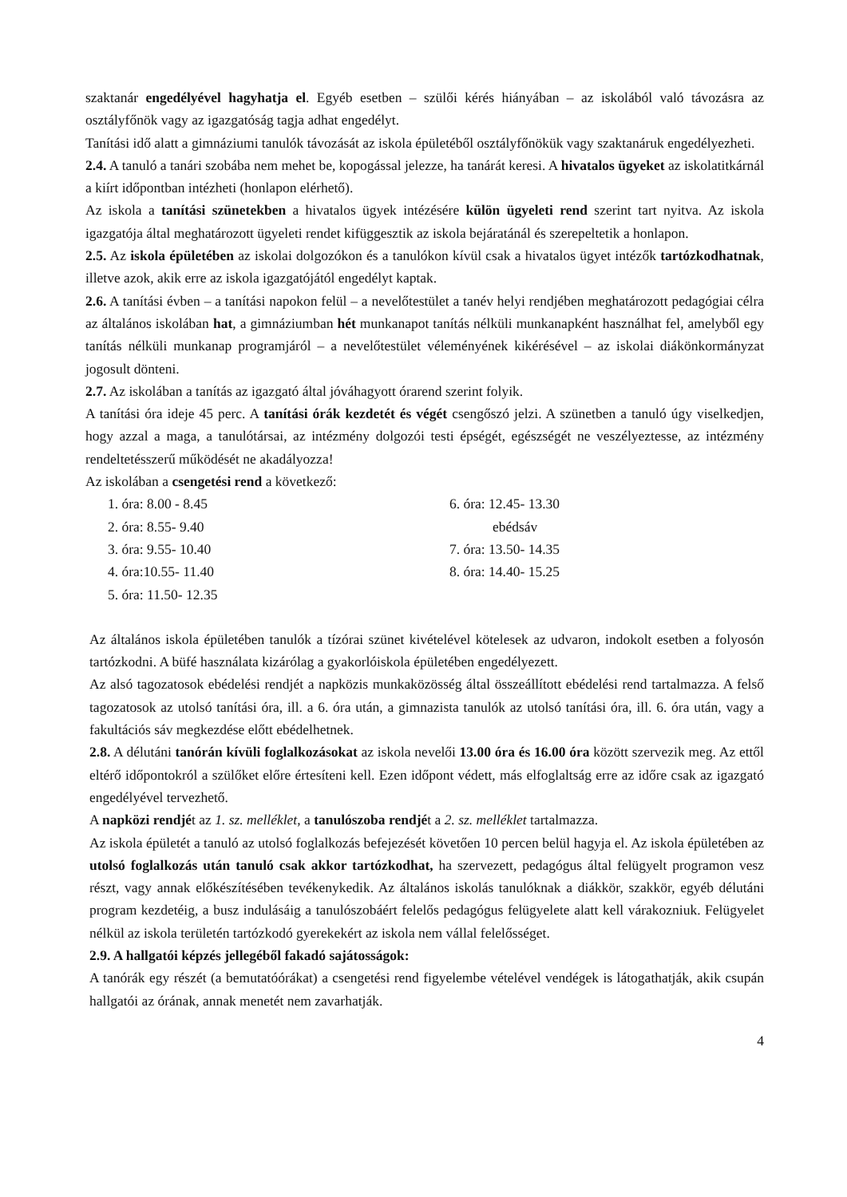szaktanár engedélyével hagyhatja el. Egyéb esetben – szülői kérés hiányában – az iskolából való távozásra az osztályfőnök vagy az igazgatóság tagja adhat engedélyt.
Tanítási idő alatt a gimnáziumi tanulók távozását az iskola épületéből osztályfőnökük vagy szaktanáruk engedélyezheti.
2.4. A tanuló a tanári szobába nem mehet be, kopogással jelezze, ha tanárát keresi. A hivatalos ügyeket az iskolatitkárnál a kiírt időpontban intézheti (honlapon elérhető).
Az iskola a tanítási szünetekben a hivatalos ügyek intézésére külön ügyeleti rend szerint tart nyitva. Az iskola igazgatója által meghatározott ügyeleti rendet kifüggesztik az iskola bejáratánál és szerepeltetik a honlapon.
2.5. Az iskola épületében az iskolai dolgozókon és a tanulókon kívül csak a hivatalos ügyet intézők tartózkodhatnak, illetve azok, akik erre az iskola igazgatójától engedélyt kaptak.
2.6. A tanítási évben – a tanítási napokon felül – a nevelőtestület a tanév helyi rendjében meghatározott pedagógiai célra az általános iskolában hat, a gimnáziumban hét munkanapot tanítás nélküli munkanapként használhat fel, amelyből egy tanítás nélküli munkanap programjáról – a nevelőtestület véleményének kikérésével – az iskolai diákönkormányzat jogosult dönteni.
2.7. Az iskolában a tanítás az igazgató által jóváhagyott órarend szerint folyik.
A tanítási óra ideje 45 perc. A tanítási órák kezdetét és végét csengőszó jelzi. A szünetben a tanuló úgy viselkedjen, hogy azzal a maga, a tanulótársai, az intézmény dolgozói testi épségét, egészségét ne veszélyeztesse, az intézmény rendeltetésszerű működését ne akadályozza!
Az iskolában a csengetési rend a következő:
| 1. óra: 8.00 - 8.45 | 6. óra: 12.45- 13.30 |
| 2. óra: 8.55- 9.40 | ebédsáv |
| 3. óra: 9.55- 10.40 | 7. óra: 13.50- 14.35 |
| 4. óra:10.55- 11.40 | 8. óra: 14.40- 15.25 |
| 5. óra: 11.50- 12.35 | |
Az általános iskola épületében tanulók a tízórai szünet kivételével kötelesek az udvaron, indokolt esetben a folyosón tartózkodni. A büfé használata kizárólag a gyakorlóiskola épületében engedélyezett.
Az alsó tagozatosok ebédelési rendjét a napközis munkaközösség által összeállított ebédelési rend tartalmazza. A felső tagozatosok az utolsó tanítási óra, ill. a 6. óra után, a gimnazista tanulók az utolsó tanítási óra, ill. 6. óra után, vagy a fakultációs sáv megkezdése előtt ebédelhetnek.
2.8. A délutáni tanórán kívüli foglalkozásokat az iskola nevelői 13.00 óra és 16.00 óra között szervezik meg. Az ettől eltérő időpontokról a szülőket előre értesíteni kell. Ezen időpont védett, más elfoglaltság erre az időre csak az igazgató engedélyével tervezhető.
A napközi rendjét az 1. sz. melléklet, a tanulószoba rendjét a 2. sz. melléklet tartalmazza.
Az iskola épületét a tanuló az utolsó foglalkozás befejezését követően 10 percen belül hagyja el. Az iskola épületében az utolsó foglalkozás után tanuló csak akkor tartózkodhat, ha szervezett, pedagógus által felügyelt programon vesz részt, vagy annak előkészítésében tevékenykedik. Az általános iskolás tanulóknak a diákkör, szakkör, egyéb délutáni program kezdetéig, a busz indulásáig a tanulószobáért felelős pedagógus felügyelete alatt kell várakozniuk. Felügyelet nélkül az iskola területén tartózkodó gyerekekért az iskola nem vállal felelősséget.
2.9. A hallgatói képzés jellegéből fakadó sajátosságok:
A tanórák egy részét (a bemutatóórákat) a csengetési rend figyelembe vételével vendégek is látogathatják, akik csupán hallgatói az órának, annak menetét nem zavarhatják.
4